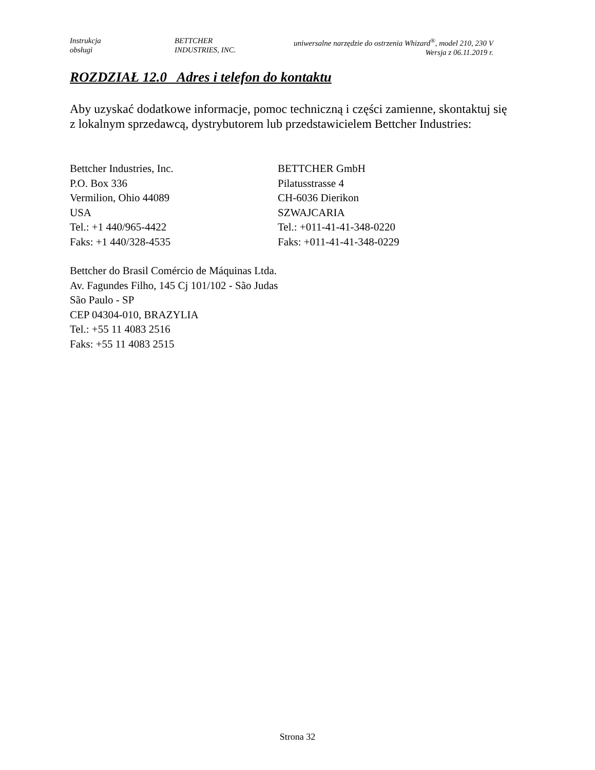Instrukcja
obsługi
BETTCHER
INDUSTRIES, INC.
uniwersalne narzędzie do ostrzenia Whizard<sup>®</sup>, model 210, 230 V
Wersja z 06.11.2019 r.
ROZDZIAŁ 12.0 Adres i telefon do kontaktu
Aby uzyskać dodatkowe informacje, pomoc techniczną i części zamienne, skontaktuj się z lokalnym sprzedawcą, dystrybutorem lub przedstawicielem Bettcher Industries:
Bettcher Industries, Inc.
P.O. Box 336
Vermilion, Ohio 44089
USA
Tel.: +1 440/965-4422
Faks: +1 440/328-4535
BETTCHER GmbH
Pilatusstrasse 4
CH-6036 Dierikon
SZWAJCARIA
Tel.: +011-41-41-348-0220
Faks: +011-41-41-348-0229
Bettcher do Brasil Comércio de Máquinas Ltda.
Av. Fagundes Filho, 145 Cj 101/102 - São Judas
São Paulo - SP
CEP 04304-010, BRAZYLIA
Tel.: +55 11 4083 2516
Faks: +55 11 4083 2515
Strona 32